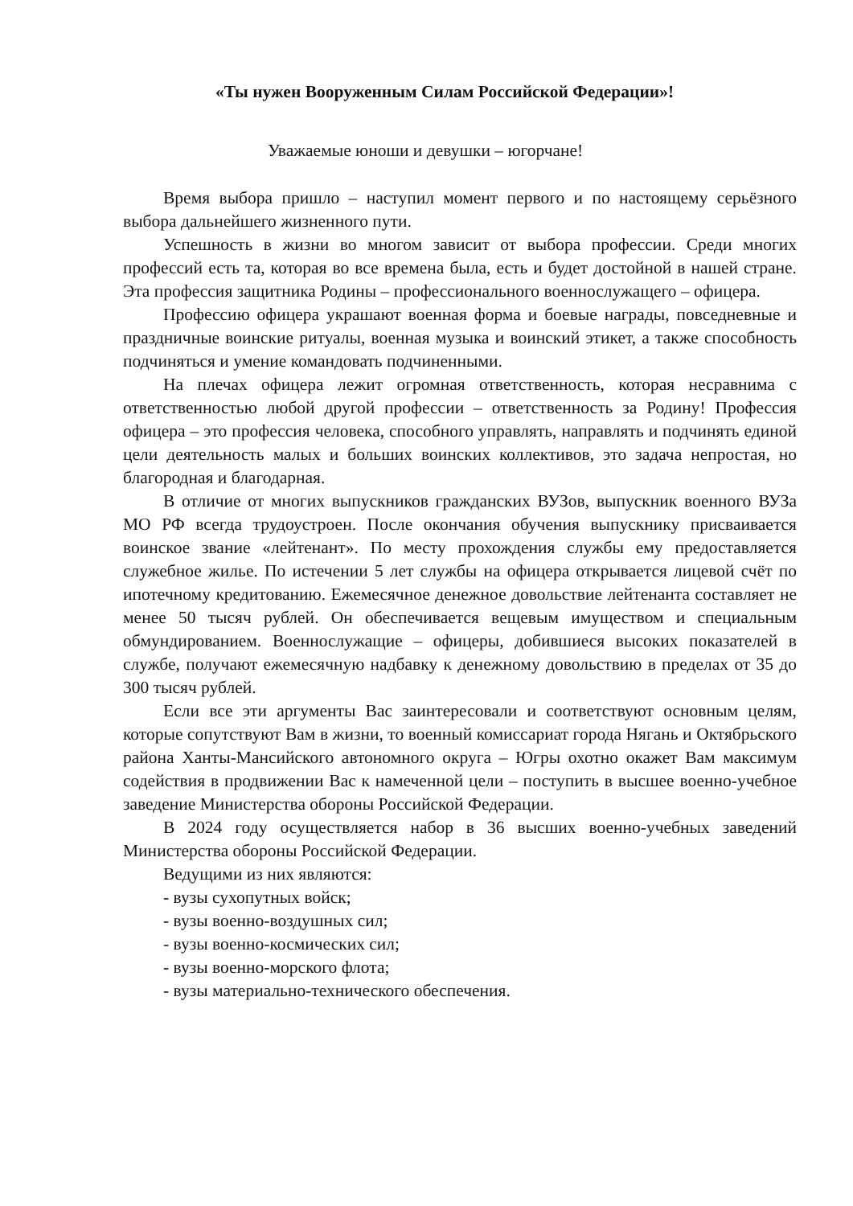«Ты нужен Вооруженным Силам Российской Федерации»!
Уважаемые юноши и девушки – югорчане!
Время выбора пришло – наступил момент первого и по настоящему серьёзного выбора дальнейшего жизненного пути.
Успешность в жизни во многом зависит от выбора профессии. Среди многих профессий есть та, которая во все времена была, есть и будет достойной в нашей стране. Эта профессия защитника Родины – профессионального военнослужащего – офицера.
Профессию офицера украшают военная форма и боевые награды, повседневные и праздничные воинские ритуалы, военная музыка и воинский этикет, а также способность подчиняться и умение командовать подчиненными.
На плечах офицера лежит огромная ответственность, которая несравнима с ответственностью любой другой профессии – ответственность за Родину! Профессия офицера – это профессия человека, способного управлять, направлять и подчинять единой цели деятельность малых и больших воинских коллективов, это задача непростая, но благородная и благодарная.
В отличие от многих выпускников гражданских ВУЗов, выпускник военного ВУЗа МО РФ всегда трудоустроен. После окончания обучения выпускнику присваивается воинское звание «лейтенант». По месту прохождения службы ему предоставляется служебное жилье. По истечении 5 лет службы на офицера открывается лицевой счёт по ипотечному кредитованию. Ежемесячное денежное довольствие лейтенанта составляет не менее 50 тысяч рублей. Он обеспечивается вещевым имуществом и специальным обмундированием. Военнослужащие – офицеры, добившиеся высоких показателей в службе, получают ежемесячную надбавку к денежному довольствию в пределах от 35 до 300 тысяч рублей.
Если все эти аргументы Вас заинтересовали и соответствуют основным целям, которые сопутствуют Вам в жизни, то военный комиссариат города Нягань и Октябрьского района Ханты-Мансийского автономного округа – Югры охотно окажет Вам максимум содействия в продвижении Вас к намеченной цели – поступить в высшее военно-учебное заведение Министерства обороны Российской Федерации.
В 2024 году осуществляется набор в 36 высших военно-учебных заведений Министерства обороны Российской Федерации.
Ведущими из них являются:
- вузы сухопутных войск;
- вузы военно-воздушных сил;
- вузы военно-космических сил;
- вузы военно-морского флота;
- вузы материально-технического обеспечения.